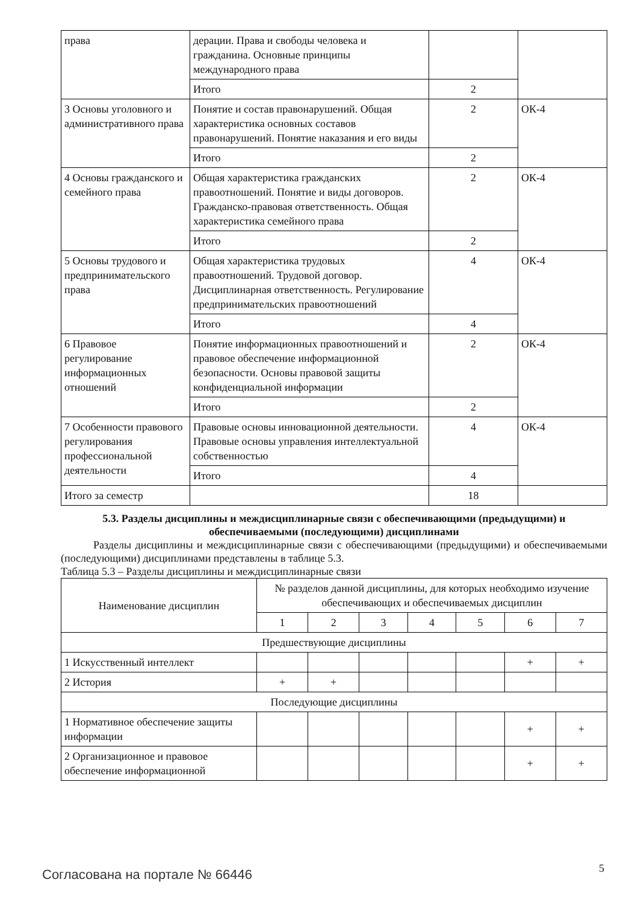| права | дерации. Права и свободы человека и гражданина. Основные принципы международного права | | |
| | Итого | 2 | |
| 3 Основы уголовного и административного права | Понятие и состав правонарушений. Общая характеристика основных составов правонарушений. Понятие наказания и его виды | 2 | ОК-4 |
| | Итого | 2 | |
| 4 Основы гражданского и семейного права | Общая характеристика гражданских правоотношений. Понятие и виды договоров. Гражданско-правовая ответственность. Общая характеристика семейного права | 2 | ОК-4 |
| | Итого | 2 | |
| 5 Основы трудового и предпринимательского права | Общая характеристика трудовых правоотношений. Трудовой договор. Дисциплинарная ответственность. Регулирование предпринимательских правоотношений | 4 | ОК-4 |
| | Итого | 4 | |
| 6 Правовое регулирование информационных отношений | Понятие информационных правоотношений и правовое обеспечение информационной безопасности. Основы правовой защиты конфиденциальной информации | 2 | ОК-4 |
| | Итого | 2 | |
| 7 Особенности правового регулирования профессиональной деятельности | Правовые основы инновационной деятельности. Правовые основы управления интеллектуальной собственностью | 4 | ОК-4 |
| | Итого | 4 | |
| Итого за семестр | | 18 | |
5.3. Разделы дисциплины и междисциплинарные связи с обеспечивающими (предыдущими) и обеспечиваемыми (последующими) дисциплинами
   Разделы дисциплины и междисциплинарные связи с обеспечивающими (предыдущими) и обеспечиваемыми (последующими) дисциплинами представлены в таблице 5.3.
Таблица 5.3 – Разделы дисциплины и междисциплинарные связи
| Наименование дисциплин | № разделов данной дисциплины, для которых необходимо изучение обеспечивающих и обеспечиваемых дисциплин | | | | | | |
| --- | --- | --- | --- | --- | --- | --- | --- |
| | 1 | 2 | 3 | 4 | 5 | 6 | 7 |
| Предшествующие дисциплины | | | | | | | |
| 1 Искусственный интеллект | | | | | | + | + |
| 2 История | + | + | | | | | |
| Последующие дисциплины | | | | | | | |
| 1 Нормативное обеспечение защиты информации | | | | | | + | + |
| 2 Организационное и правовое обеспечение информационной | | | | | | + | + |
Согласована на портале № 66446 5